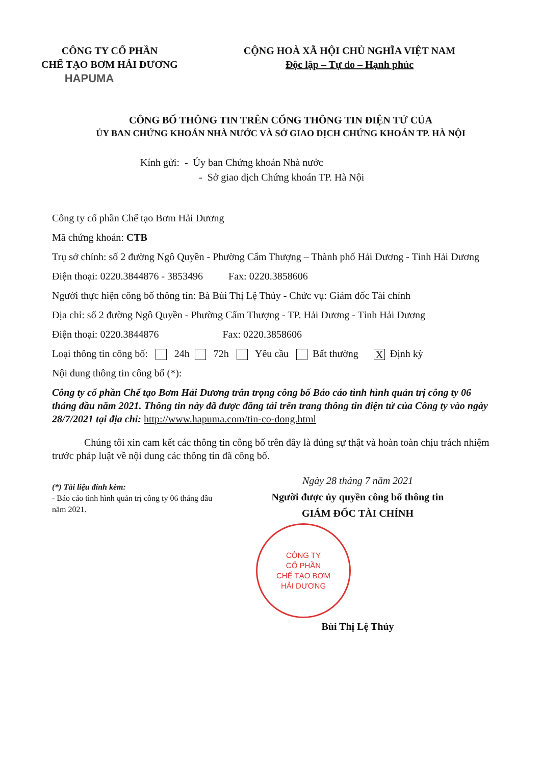CÔNG TY CỔ PHẦN
CHẾ TẠO BƠM HẢI DƯƠNG
HAPUMA
CỘNG HOÀ XÃ HỘI CHỦ NGHĨA VIỆT NAM
Độc lập – Tự do – Hạnh phúc
CÔNG BỐ THÔNG TIN TRÊN CỔNG THÔNG TIN ĐIỆN TỬ CỦA
ỦY BAN CHỨNG KHOÁN NHÀ NƯỚC VÀ SỞ GIAO DỊCH CHỨNG KHOÁN TP. HÀ NỘI
Kính gửi: - Ủy ban Chứng khoán Nhà nước
- Sở giao dịch Chứng khoán TP. Hà Nội
Công ty cổ phần Chế tạo Bơm Hải Dương
Mã chứng khoán: CTB
Trụ sở chính: số 2 đường Ngô Quyền - Phường Cẩm Thượng – Thành phố Hải Dương - Tỉnh Hải Dương
Điện thoại: 0220.3844876 - 3853496 Fax: 0220.3858606
Người thực hiện công bố thông tin: Bà Bùi Thị Lệ Thủy - Chức vụ: Giám đốc Tài chính
Địa chỉ: số 2 đường Ngô Quyền - Phường Cẩm Thượng - TP. Hải Dương - Tỉnh Hải Dương
Điện thoại: 0220.3844876 Fax: 0220.3858606
Loại thông tin công bố: 24h 72h Yêu cầu Bất thường X Định kỳ
Nội dung thông tin công bố (*):
Công ty cổ phần Chế tạo Bơm Hải Dương trân trọng công bố Báo cáo tình hình quản trị công ty 06 tháng đầu năm 2021. Thông tin này đã được đăng tải trên trang thông tin điện tử của Công ty vào ngày 28/7/2021 tại địa chỉ: http://www.hapuma.com/tin-co-dong.html
Chúng tôi xin cam kết các thông tin công bố trên đây là đúng sự thật và hoàn toàn chịu trách nhiệm trước pháp luật về nội dung các thông tin đã công bố.
(*) Tài liệu đính kèm:
- Báo cáo tình hình quản trị công ty 06 tháng đầu năm 2021.
Ngày 28 tháng 7 năm 2021
Người được ủy quyền công bố thông tin
GIÁM ĐỐC TÀI CHÍNH
CÔNG TY
CỔ PHẦN
CHẾ TẠO BƠM
HẢI DƯƠNG
Bùi Thị Lệ Thủy